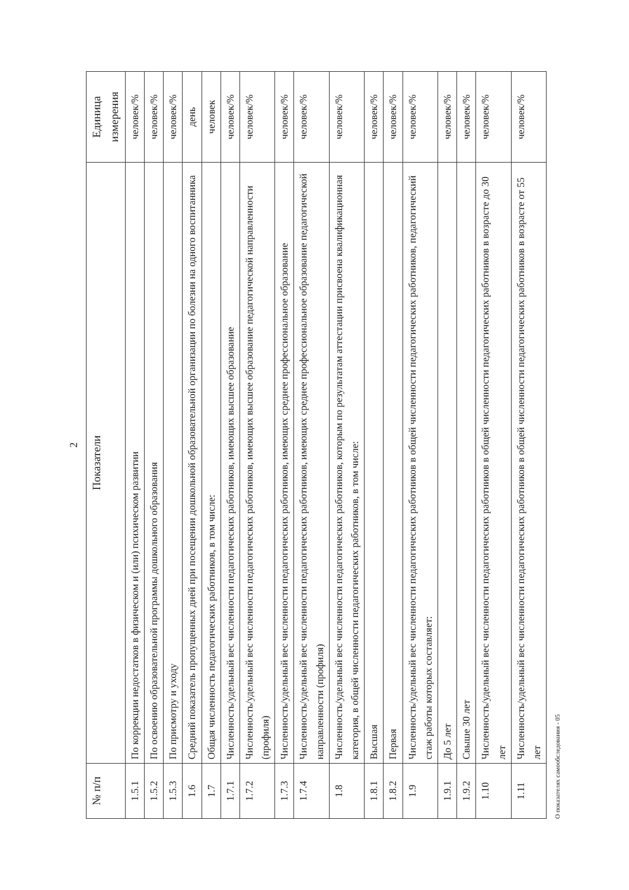2
| № п/п | Показатели | Единица измерения |
| --- | --- | --- |
| 1.5.1 | По коррекции недостатков в физическом и (или) психическом развитии | человек/% |
| 1.5.2 | По освоению образовательной программы дошкольного образования | человек/% |
| 1.5.3 | По присмотру и уходу | человек/% |
| 1.6 | Средний показатель пропущенных дней при посещении дошкольной образовательной организации по болезни на одного воспитанника | день |
| 1.7 | Общая численность педагогических работников, в том числе: | человек |
| 1.7.1 | Численность/удельный вес численности педагогических работников, имеющих высшее образование | человек/% |
| 1.7.2 | Численность/удельный вес численности педагогических работников, имеющих высшее образование педагогической направленности (профиля) | человек/% |
| 1.7.3 | Численность/удельный вес численности педагогических работников, имеющих среднее профессиональное образование | человек/% |
| 1.7.4 | Численность/удельный вес численности педагогических работников, имеющих среднее профессиональное образование педагогической направленности (профиля) | человек/% |
| 1.8 | Численность/удельный вес численности педагогических работников, которым по результатам аттестации присвоена квалификационная категория, в общей численности педагогических работников, в том числе: | человек/% |
| 1.8.1 | Высшая | человек/% |
| 1.8.2 | Первая | человек/% |
| 1.9 | Численность/удельный вес численности педагогических работников в общей численности педагогических работников, педагогический стаж работы которых составляет: | человек/% |
| 1.9.1 | До 5 лет | человек/% |
| 1.9.2 | Свыше 30 лет | человек/% |
| 1.10 | Численность/удельный вес численности педагогических работников в общей численности педагогических работников в возрасте до 30 лет | человек/% |
| 1.11 | Численность/удельный вес численности педагогических работников в общей численности педагогических работников в возрасте от 55 лет | человек/% |
О показателях самообследования - 05